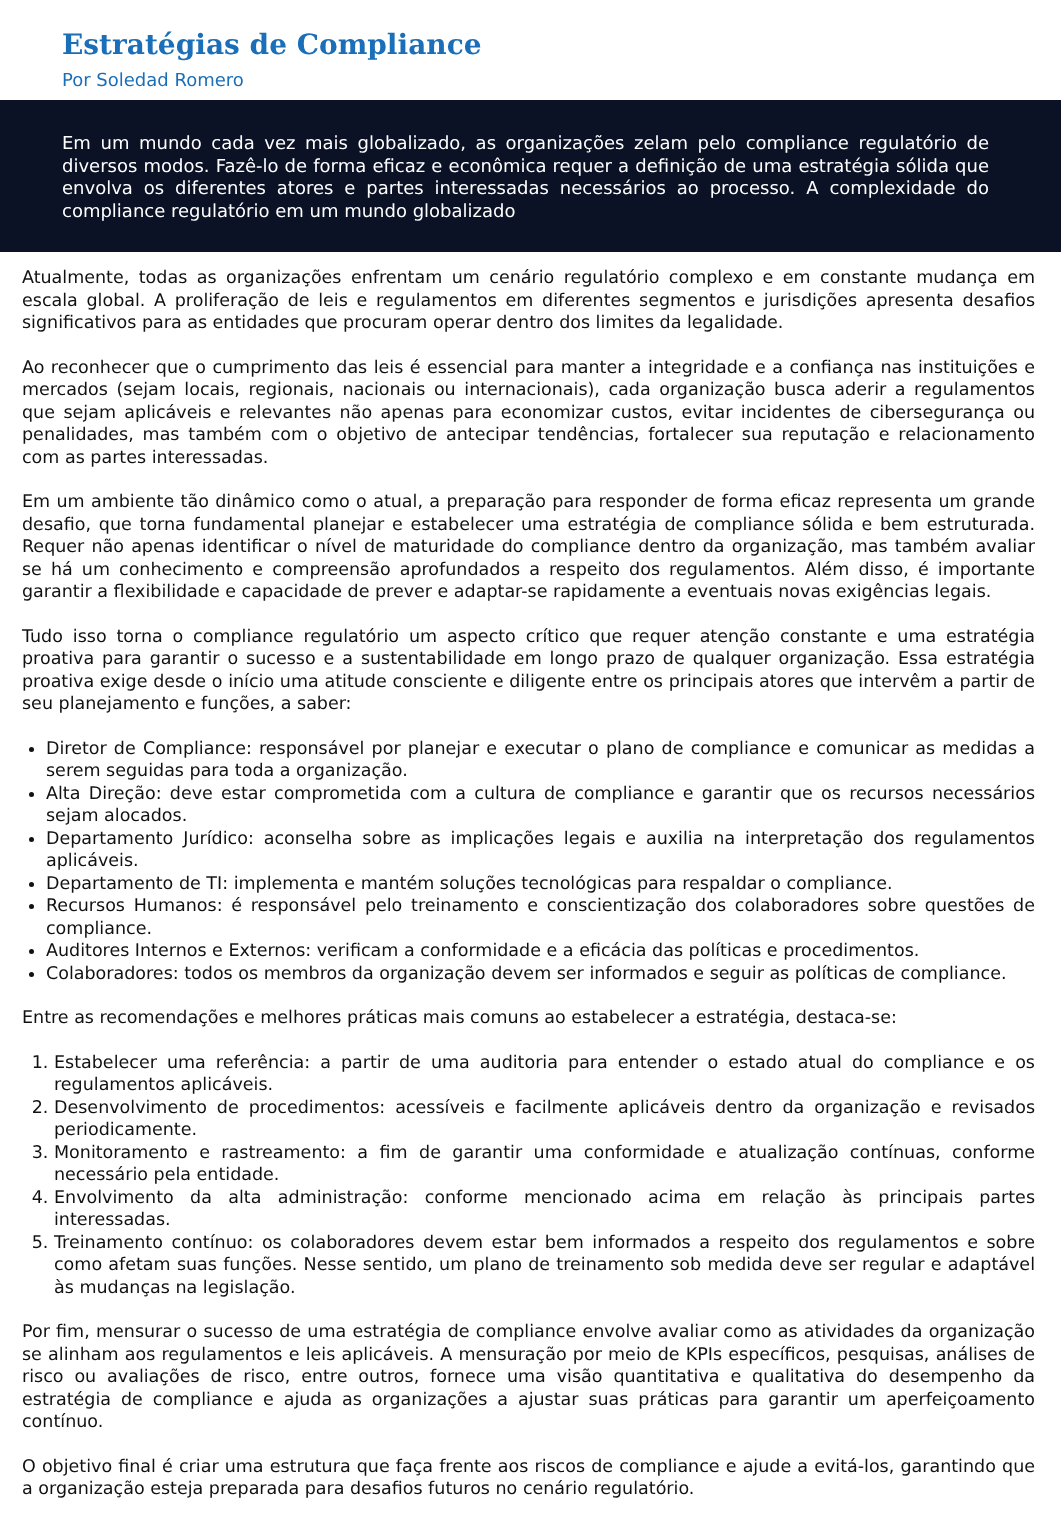Estratégias de Compliance
Por Soledad Romero
Em um mundo cada vez mais globalizado, as organizações zelam pelo compliance regulatório de diversos modos. Fazê-lo de forma eficaz e econômica requer a definição de uma estratégia sólida que envolva os diferentes atores e partes interessadas necessários ao processo. A complexidade do compliance regulatório em um mundo globalizado
Atualmente, todas as organizações enfrentam um cenário regulatório complexo e em constante mudança em escala global. A proliferação de leis e regulamentos em diferentes segmentos e jurisdições apresenta desafios significativos para as entidades que procuram operar dentro dos limites da legalidade.
Ao reconhecer que o cumprimento das leis é essencial para manter a integridade e a confiança nas instituições e mercados (sejam locais, regionais, nacionais ou internacionais), cada organização busca aderir a regulamentos que sejam aplicáveis e relevantes não apenas para economizar custos, evitar incidentes de cibersegurança ou penalidades, mas também com o objetivo de antecipar tendências, fortalecer sua reputação e relacionamento com as partes interessadas.
Em um ambiente tão dinâmico como o atual, a preparação para responder de forma eficaz representa um grande desafio, que torna fundamental planejar e estabelecer uma estratégia de compliance sólida e bem estruturada. Requer não apenas identificar o nível de maturidade do compliance dentro da organização, mas também avaliar se há um conhecimento e compreensão aprofundados a respeito dos regulamentos. Além disso, é importante garantir a flexibilidade e capacidade de prever e adaptar-se rapidamente a eventuais novas exigências legais.
Tudo isso torna o compliance regulatório um aspecto crítico que requer atenção constante e uma estratégia proativa para garantir o sucesso e a sustentabilidade em longo prazo de qualquer organização. Essa estratégia proativa exige desde o início uma atitude consciente e diligente entre os principais atores que intervêm a partir de seu planejamento e funções, a saber:
Diretor de Compliance: responsável por planejar e executar o plano de compliance e comunicar as medidas a serem seguidas para toda a organização.
Alta Direção: deve estar comprometida com a cultura de compliance e garantir que os recursos necessários sejam alocados.
Departamento Jurídico: aconselha sobre as implicações legais e auxilia na interpretação dos regulamentos aplicáveis.
Departamento de TI: implementa e mantém soluções tecnológicas para respaldar o compliance.
Recursos Humanos: é responsável pelo treinamento e conscientização dos colaboradores sobre questões de compliance.
Auditores Internos e Externos: verificam a conformidade e a eficácia das políticas e procedimentos.
Colaboradores: todos os membros da organização devem ser informados e seguir as políticas de compliance.
Entre as recomendações e melhores práticas mais comuns ao estabelecer a estratégia, destaca-se:
1. Estabelecer uma referência: a partir de uma auditoria para entender o estado atual do compliance e os regulamentos aplicáveis.
2. Desenvolvimento de procedimentos: acessíveis e facilmente aplicáveis dentro da organização e revisados periodicamente.
3. Monitoramento e rastreamento: a fim de garantir uma conformidade e atualização contínuas, conforme necessário pela entidade.
4. Envolvimento da alta administração: conforme mencionado acima em relação às principais partes interessadas.
5. Treinamento contínuo: os colaboradores devem estar bem informados a respeito dos regulamentos e sobre como afetam suas funções. Nesse sentido, um plano de treinamento sob medida deve ser regular e adaptável às mudanças na legislação.
Por fim, mensurar o sucesso de uma estratégia de compliance envolve avaliar como as atividades da organização se alinham aos regulamentos e leis aplicáveis. A mensuração por meio de KPIs específicos, pesquisas, análises de risco ou avaliações de risco, entre outros, fornece uma visão quantitativa e qualitativa do desempenho da estratégia de compliance e ajuda as organizações a ajustar suas práticas para garantir um aperfeiçoamento contínuo.
O objetivo final é criar uma estrutura que faça frente aos riscos de compliance e ajude a evitá-los, garantindo que a organização esteja preparada para desafios futuros no cenário regulatório.